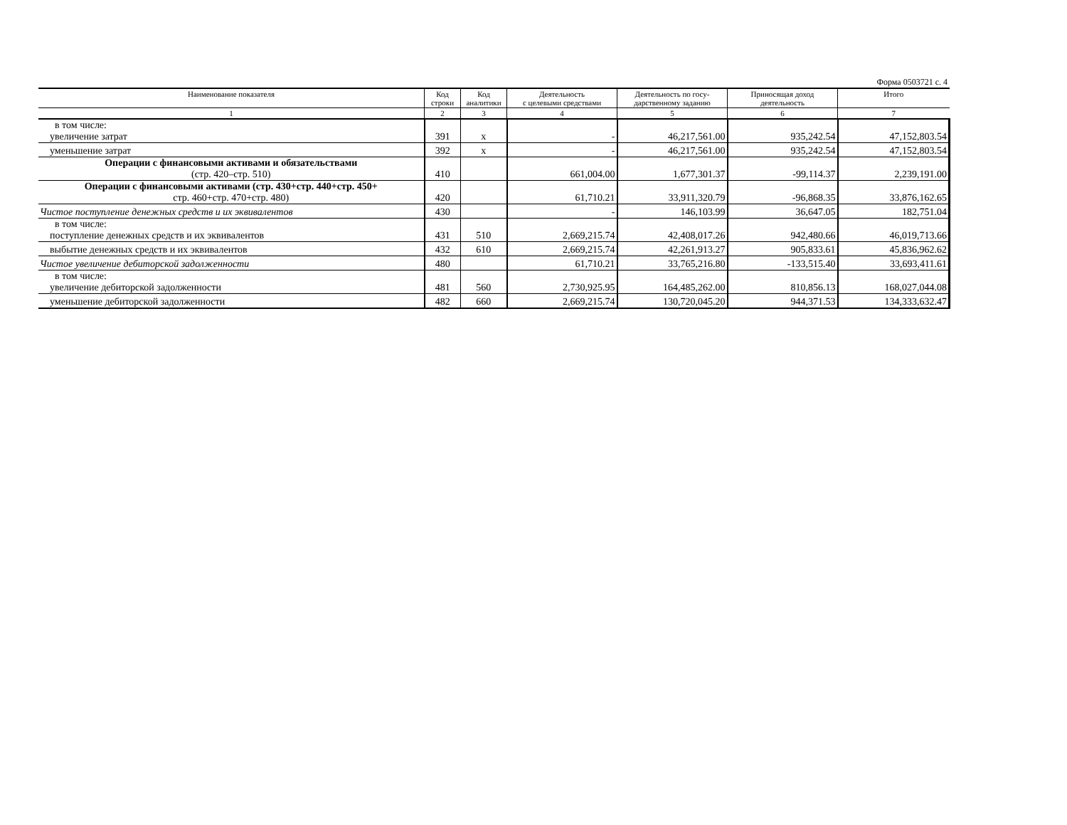Форма 0503721 с. 4
| Наименование показателя | Код строки | Код аналитики | Деятельность с целевыми средствами | Деятельность по госу- дарственному заданию | Приносящая доход деятельность | Итого |
| --- | --- | --- | --- | --- | --- | --- |
| 1 | 2 | 3 | 4 | 5 | 6 | 7 |
| в том числе: увеличение затрат | 391 | х | - | 46,217,561.00 | 935,242.54 | 47,152,803.54 |
| уменьшение затрат | 392 | х | - | 46,217,561.00 | 935,242.54 | 47,152,803.54 |
| Операции с финансовыми активами и обязательствами (стр. 420–стр. 510) | 410 | | 661,004.00 | 1,677,301.37 | -99,114.37 | 2,239,191.00 |
| Операции с финансовыми активами (стр. 430+стр. 440+стр. 450+ стр. 460+стр. 470+стр. 480) | 420 | | 61,710.21 | 33,911,320.79 | -96,868.35 | 33,876,162.65 |
| Чистое поступление денежных средств и их эквивалентов | 430 | | - | 146,103.99 | 36,647.05 | 182,751.04 |
| в том числе: поступление денежных средств и их эквивалентов | 431 | 510 | 2,669,215.74 | 42,408,017.26 | 942,480.66 | 46,019,713.66 |
| выбытие денежных средств и их эквивалентов | 432 | 610 | 2,669,215.74 | 42,261,913.27 | 905,833.61 | 45,836,962.62 |
| Чистое увеличение дебиторской задолженности | 480 | | 61,710.21 | 33,765,216.80 | -133,515.40 | 33,693,411.61 |
| в том числе: увеличение дебиторской задолженности | 481 | 560 | 2,730,925.95 | 164,485,262.00 | 810,856.13 | 168,027,044.08 |
| уменьшение дебиторской задолженности | 482 | 660 | 2,669,215.74 | 130,720,045.20 | 944,371.53 | 134,333,632.47 |